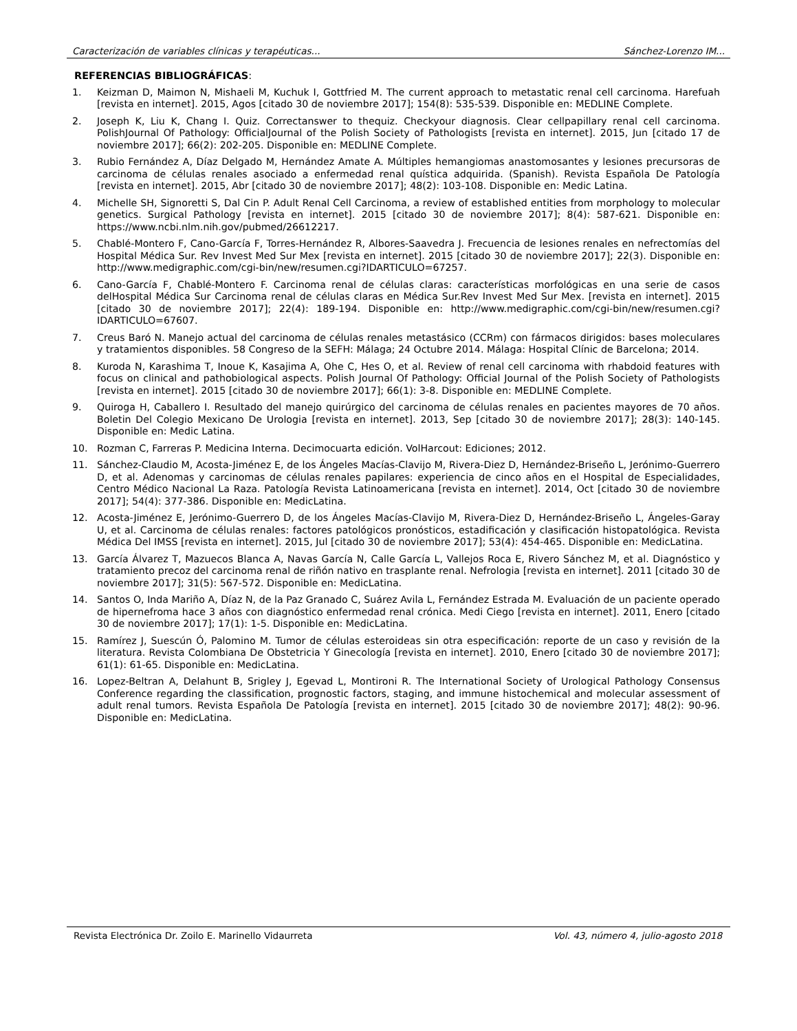Caracterización de variables clínicas y terapéuticas... Sánchez-Lorenzo IM...
REFERENCIAS BIBLIOGRÁFICAS:
1. Keizman D, Maimon N, Mishaeli M, Kuchuk I, Gottfried M. The current approach to metastatic renal cell carcinoma. Harefuah [revista en internet]. 2015, Agos [citado 30 de noviembre 2017]; 154(8): 535-539. Disponible en: MEDLINE Complete.
2. Joseph K, Liu K, Chang I. Quiz. Correctanswer to thequiz. Checkyour diagnosis. Clear cellpapillary renal cell carcinoma. PolishJournal Of Pathology: OfficialJournal of the Polish Society of Pathologists [revista en internet]. 2015, Jun [citado 17 de noviembre 2017]; 66(2): 202-205. Disponible en: MEDLINE Complete.
3. Rubio Fernández A, Díaz Delgado M, Hernández Amate A. Múltiples hemangiomas anastomosantes y lesiones precursoras de carcinoma de células renales asociado a enfermedad renal quística adquirida. (Spanish). Revista Española De Patología [revista en internet]. 2015, Abr [citado 30 de noviembre 2017]; 48(2): 103-108. Disponible en: Medic Latina.
4. Michelle SH, Signoretti S, Dal Cin P. Adult Renal Cell Carcinoma, a review of established entities from morphology to molecular genetics. Surgical Pathology [revista en internet]. 2015 [citado 30 de noviembre 2017]; 8(4): 587-621. Disponible en: https://www.ncbi.nlm.nih.gov/pubmed/26612217.
5. Chablé-Montero F, Cano-García F, Torres-Hernández R, Albores-Saavedra J. Frecuencia de lesiones renales en nefrectomías del Hospital Médica Sur. Rev Invest Med Sur Mex [revista en internet]. 2015 [citado 30 de noviembre 2017]; 22(3). Disponible en: http://www.medigraphic.com/cgi-bin/new/resumen.cgi?IDARTICULO=67257.
6. Cano-García F, Chablé-Montero F. Carcinoma renal de células claras: características morfológicas en una serie de casos delHospital Médica Sur Carcinoma renal de células claras en Médica Sur.Rev Invest Med Sur Mex. [revista en internet]. 2015 [citado 30 de noviembre 2017]; 22(4): 189-194. Disponible en: http://www.medigraphic.com/cgi-bin/new/resumen.cgi?IDARTICULO=67607.
7. Creus Baró N. Manejo actual del carcinoma de células renales metastásico (CCRm) con fármacos dirigidos: bases moleculares y tratamientos disponibles. 58 Congreso de la SEFH: Málaga; 24 Octubre 2014. Málaga: Hospital Clínic de Barcelona; 2014.
8. Kuroda N, Karashima T, Inoue K, Kasajima A, Ohe C, Hes O, et al. Review of renal cell carcinoma with rhabdoid features with focus on clinical and pathobiological aspects. Polish Journal Of Pathology: Official Journal of the Polish Society of Pathologists [revista en internet]. 2015 [citado 30 de noviembre 2017]; 66(1): 3-8. Disponible en: MEDLINE Complete.
9. Quiroga H, Caballero I. Resultado del manejo quirúrgico del carcinoma de células renales en pacientes mayores de 70 años. Boletin Del Colegio Mexicano De Urologia [revista en internet]. 2013, Sep [citado 30 de noviembre 2017]; 28(3): 140-145. Disponible en: Medic Latina.
10. Rozman C, Farreras P. Medicina Interna. Decimocuarta edición. VolHarcout: Ediciones; 2012.
11. Sánchez-Claudio M, Acosta-Jiménez E, de los Ángeles Macías-Clavijo M, Rivera-Diez D, Hernández-Briseño L, Jerónimo-Guerrero D, et al. Adenomas y carcinomas de células renales papilares: experiencia de cinco años en el Hospital de Especialidades, Centro Médico Nacional La Raza. Patología Revista Latinoamericana [revista en internet]. 2014, Oct [citado 30 de noviembre 2017]; 54(4): 377-386. Disponible en: MedicLatina.
12. Acosta-Jiménez E, Jerónimo-Guerrero D, de los Ángeles Macías-Clavijo M, Rivera-Diez D, Hernández-Briseño L, Ángeles-Garay U, et al. Carcinoma de células renales: factores patológicos pronósticos, estadificación y clasificación histopatológica. Revista Médica Del IMSS [revista en internet]. 2015, Jul [citado 30 de noviembre 2017]; 53(4): 454-465. Disponible en: MedicLatina.
13. García Álvarez T, Mazuecos Blanca A, Navas García N, Calle García L, Vallejos Roca E, Rivero Sánchez M, et al. Diagnóstico y tratamiento precoz del carcinoma renal de riñón nativo en trasplante renal. Nefrologia [revista en internet]. 2011 [citado 30 de noviembre 2017]; 31(5): 567-572. Disponible en: MedicLatina.
14. Santos O, Inda Mariño A, Díaz N, de la Paz Granado C, Suárez Avila L, Fernández Estrada M. Evaluación de un paciente operado de hipernefroma hace 3 años con diagnóstico enfermedad renal crónica. Medi Ciego [revista en internet]. 2011, Enero [citado 30 de noviembre 2017]; 17(1): 1-5. Disponible en: MedicLatina.
15. Ramírez J, Suescún Ó, Palomino M. Tumor de células esteroideas sin otra especificación: reporte de un caso y revisión de la literatura. Revista Colombiana De Obstetricia Y Ginecología [revista en internet]. 2010, Enero [citado 30 de noviembre 2017]; 61(1): 61-65. Disponible en: MedicLatina.
16. Lopez-Beltran A, Delahunt B, Srigley J, Egevad L, Montironi R. The International Society of Urological Pathology Consensus Conference regarding the classification, prognostic factors, staging, and immune histochemical and molecular assessment of adult renal tumors. Revista Española De Patología [revista en internet]. 2015 [citado 30 de noviembre 2017]; 48(2): 90-96. Disponible en: MedicLatina.
Revista Electrónica Dr. Zoilo E. Marinello Vidaurreta Vol. 43, número 4, julio-agosto 2018